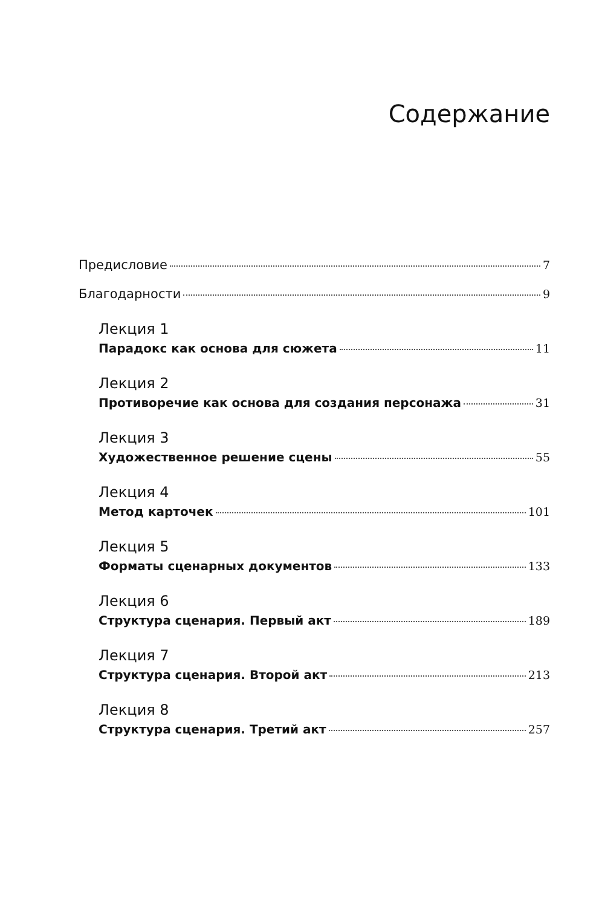Содержание
Предисловие 7
Благодарности 9
Лекция 1
Парадокс как основа для сюжета 11
Лекция 2
Противоречие как основа для создания персонажа 31
Лекция 3
Художественное решение сцены 55
Лекция 4
Метод карточек 101
Лекция 5
Форматы сценарных документов 133
Лекция 6
Структура сценария. Первый акт 189
Лекция 7
Структура сценария. Второй акт 213
Лекция 8
Структура сценария. Третий акт 257